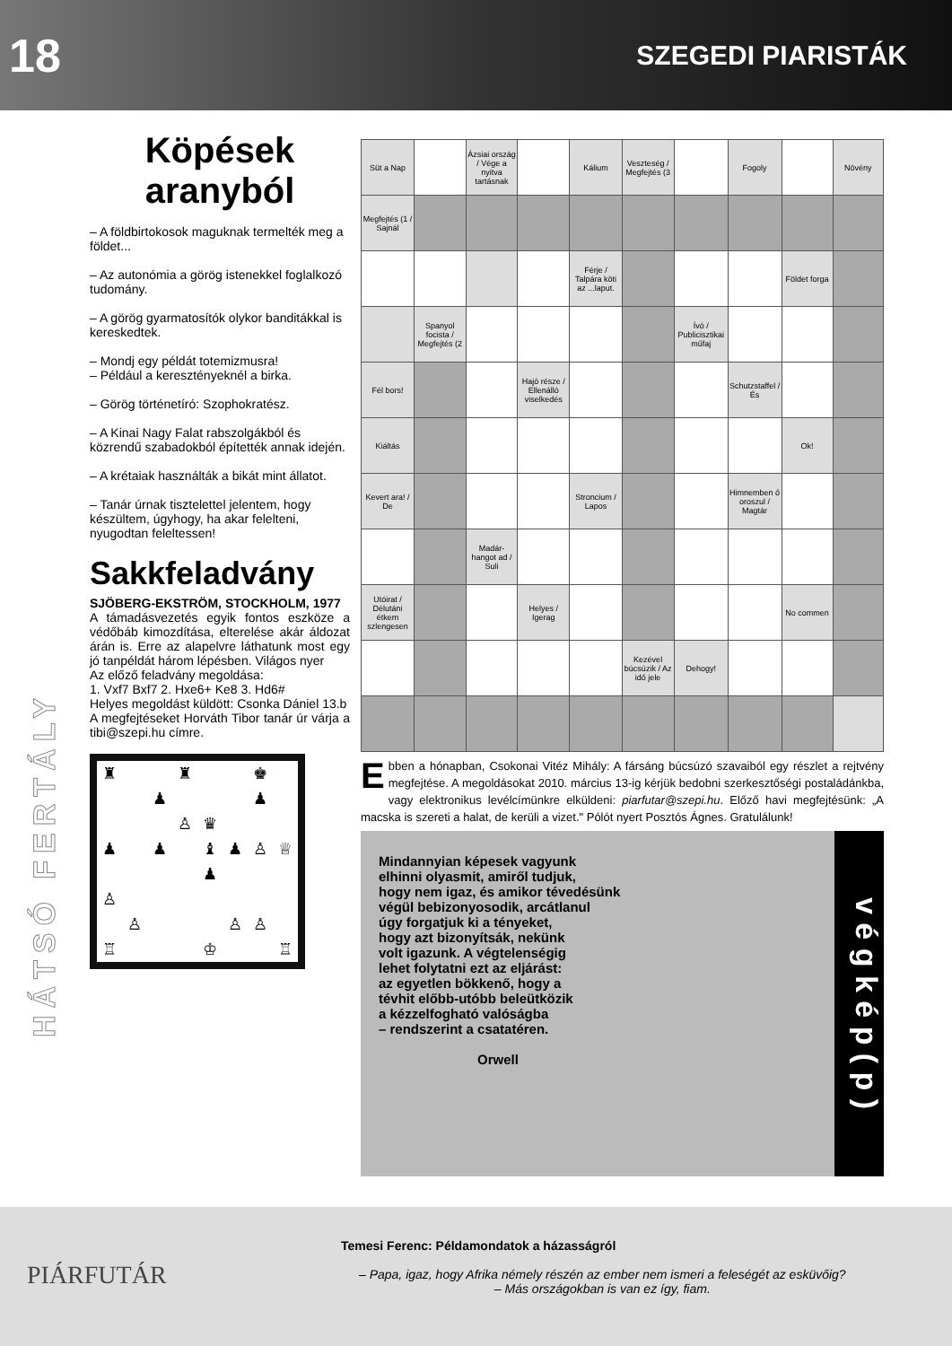18 SZEGEDI PIARISTÁK
HÁTSÓ FERTÁLY
Köpések aranyból
– A földbirtokosok maguknak termelték meg a földet...
– Az autonómia a görög istenekkel foglalkozó tudomány.
– A görög gyarmatosítók olykor banditákkal is kereskedtek.
– Mondj egy példát totemizmusra!
– Például a keresztényeknél a birka.
– Görög történetíró: Szophokratész.
– A Kinai Nagy Falat rabszolgákból és közrendű szabadokból építették annak idején.
– A krétaiak használták a bikát mint állatot.
– Tanár úrnak tisztelettel jelentem, hogy készültem, úgyhogy, ha akar felelteni, nyugodtan feleltessen!
Sakkfeladvány
SJÖBERG-EKSTRÖM, STOCKHOLM, 1977
A támadásvezetés egyik fontos eszköze a védőbáb kimozdítása, elterelése akár áldozat árán is. Erre az alapelvre láthatunk most egy jó tanpéldát három lépésben. Világos nyer
Az előző feladvány megoldása:
1. Vxf7 Bxf7 2. Hxe6+ Ke8 3. Hd6#
Helyes megoldást küldött: Csonka Dániel 13.b
A megfejtéseket Horváth Tibor tanár úr várja a tibi@szepi.hu címre.
| ♜ | | | ♜ | | | ♚ | |
| | | ♟ | | | | ♟ | |
| | | | ♙ | ♛ | | | |
| ♟ | | ♟ | | ♝ | ♟ | ♙ | ♕ |
| | | | | ♟ | | | |
| ♙ | | | | | | | |
| | ♙ | | | | ♙ | ♙ | |
| ♖ | | | | ♔ | | | ♖ |
| Süt a Nap | | Ázsiai ország / Vége a nyitva tartásnak | | Kálium | Veszteség / Megfejtés (3 | | Fogoly | | Növény |
| Megfejtés (1 / Sajnál | | | | | | | | | |
| | | | | Férje / Talpára köti az ...laput. | | | | Földet forga | |
| | Spanyol focista / Megfejtés (2 | | | | | Ívó / Publicisztikai műfaj | | | |
| Fél bors! | | | Hajó része / Ellenálló viselkedés | | | | Schutzstaffel / És | | |
| Kiáltás | | | | | | | | Ok! | |
| Kevert ara! / De | | | | Stroncium / Lapos | | | Himnemben ő oroszul / Magtár | | |
| | | Madár-hangot ad / Suli | | | | | | | |
| Utóirat / Délutáni étkem szlengesen | | | Helyes / Igerag | | | | | No commen | |
| | | | | | Kezével búcsúzik / Az idő jele | Dehogy! | | | |
Ebben a hónapban, Csokonai Vitéz Mihály: A fársáng búcsúzó szavaiból egy részlet a rejtvény megfejtése. A megoldásokat 2010. március 13-ig kérjük bedobni szerkesztőségi postaládánkba, vagy elektronikus levélcímünkre elküldeni: piarfutar@szepi.hu. Előző havi megfejtésünk: „A macska is szereti a halat, de kerüli a vizet." Pólót nyert Posztós Ágnes. Gratulálunk!
Mindannyian képesek vagyunk
elhinni olyasmit, amiről tudjuk,
hogy nem igaz, és amikor tévedésünk
végül bebizonyosodik, arcátlanul
úgy forgatjuk ki a tényeket,
hogy azt bizonyítsák, nekünk
volt igazunk. A végtelenségig
lehet folytatni ezt az eljárást:
az egyetlen bökkenő, hogy a
tévhit előbb-utóbb beleütközik
a kézzelfogható valóságba
– rendszerint a csatatéren.
Orwell
v é g k é p ( p )
PIÁRFUTÁR
Temesi Ferenc: Példamondatok a házasságról
– Papa, igaz, hogy Afrika némely részén az ember nem ismeri a feleségét az esküvőig?
– Más országokban is van ez így, fiam.